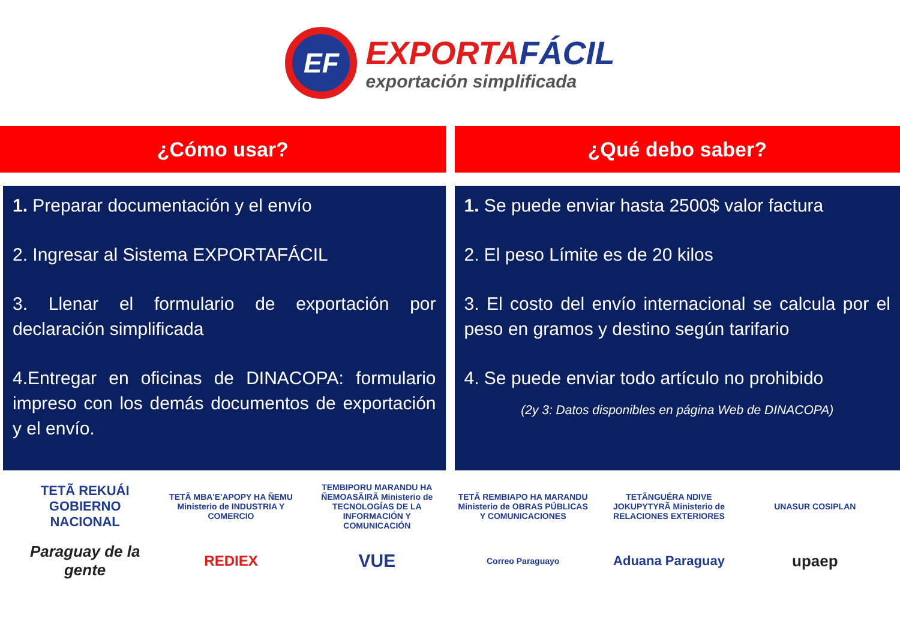EF
EXPORTAFÁCIL
exportación simplificada
¿Cómo usar?
1. Preparar documentación y el envío
2. Ingresar al Sistema EXPORTAFÁCIL
3. Llenar el formulario de exportación por declaración simplificada
4.Entregar en oficinas de DINACOPA: formulario impreso con los demás documentos de exportación y el envío.
¿Qué debo saber?
1. Se puede enviar hasta 2500$ valor factura
2. El peso Límite es de 20 kilos
3. El costo del envío internacional se calcula por el peso en gramos y destino según tarifario
4. Se puede enviar todo artículo no prohibido
(2y 3: Datos disponibles en página Web de DINACOPA)
TETÃ REKUÁI GOBIERNO NACIONAL
TETÃ MBA'E'APOPY HA ÑEMU Ministerio de INDUSTRIA Y COMERCIO
TEMBIPORU MARANDU HA ÑEMOASÃIRÃ Ministerio de TECNOLOGÍAS DE LA INFORMACIÓN Y COMUNICACIÓN
TETÃ REMBIAPO HA MARANDU Ministerio de OBRAS PÚBLICAS Y COMUNICACIONES
TETÃNGUÉRA NDIVE JOKUPYTYRÃ Ministerio de RELACIONES EXTERIORES
UNASUR COSIPLAN
Paraguay de la gente
REDIEX
VUE
Correo Paraguayo
Aduana Paraguay
upaep